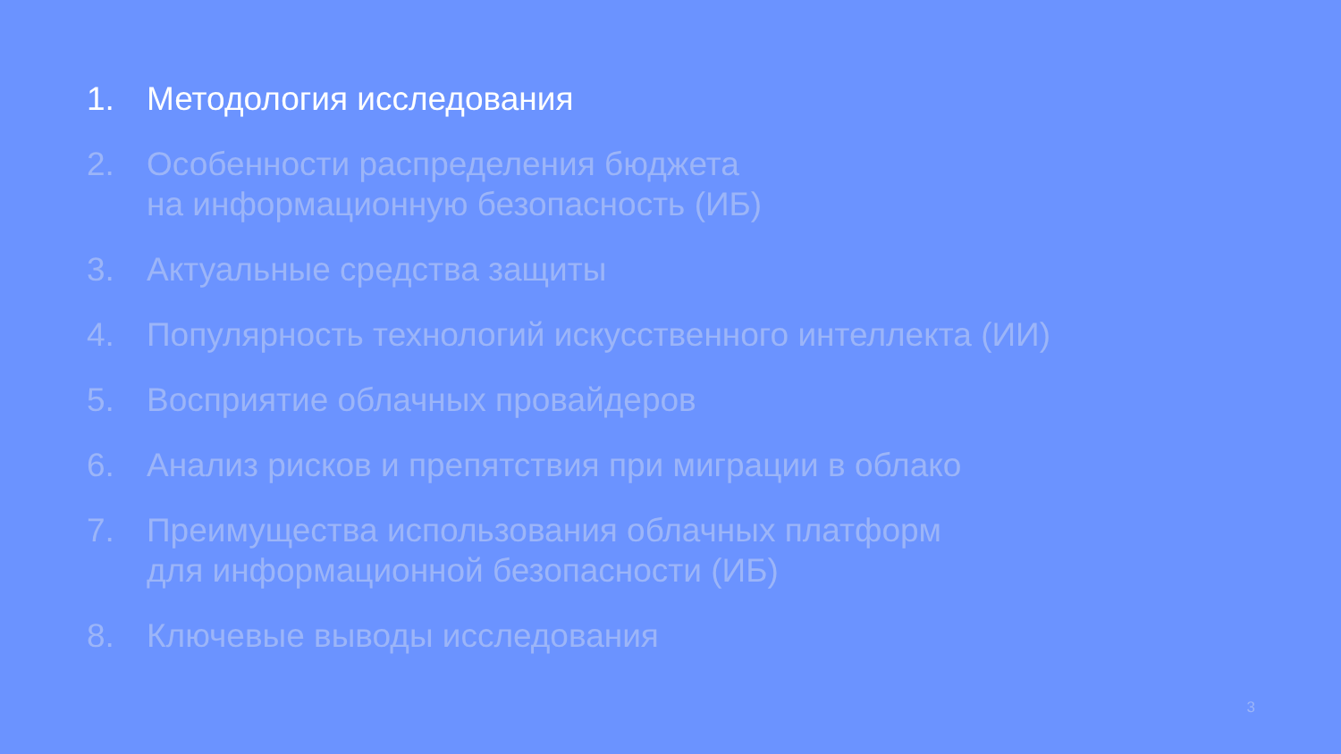1. Методология исследования
2. Особенности распределения бюджета
на информационную безопасность (ИБ)
3. Актуальные средства защиты
4. Популярность технологий искусственного интеллекта (ИИ)
5. Восприятие облачных провайдеров
6. Анализ рисков и препятствия при миграции в облако
7. Преимущества использования облачных платформ
для информационной безопасности (ИБ)
8. Ключевые выводы исследования
3